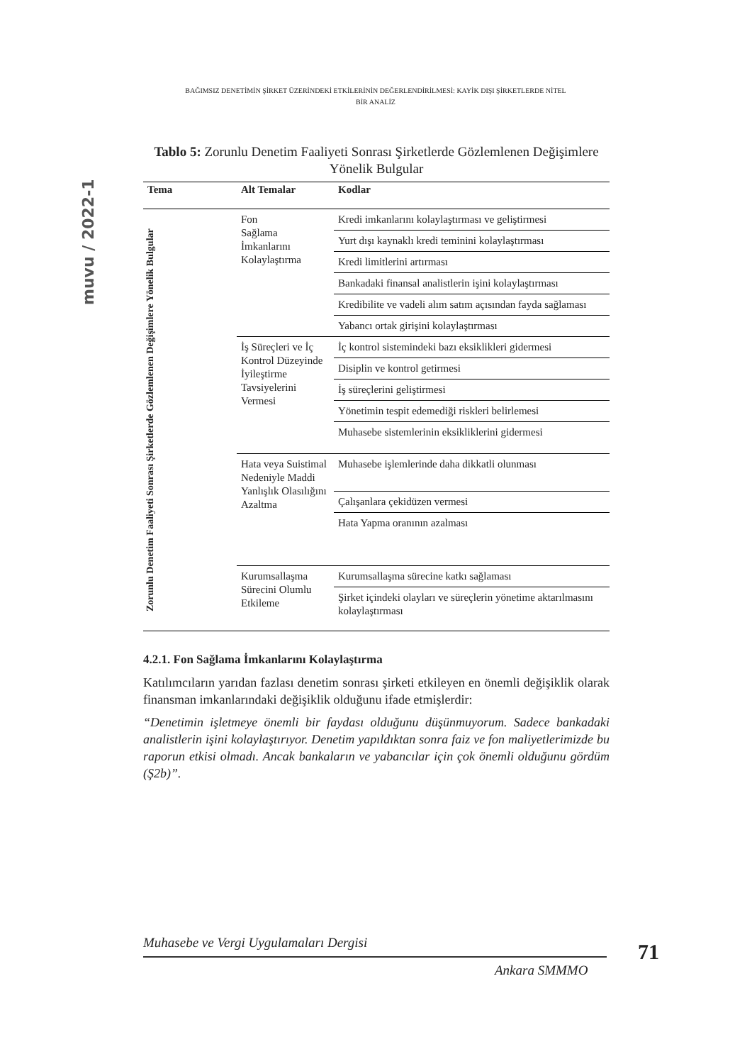BAĞIMSIZ DENETİMİN ŞİRKET ÜZERİNDEKİ ETKİLERİNİN DEĞERLENDİRİLMESİ: KAYİK DIŞI ŞİRKETLERDE NİTEL
BİR ANALİZ
muvu / 2022-1
Tablo 5: Zorunlu Denetim Faaliyeti Sonrası Şirketlerde Gözlemlenen Değişimlere Yönelik Bulgular
| Tema | Alt Temalar | Kodlar |
| --- | --- | --- |
| Zorunlu Denetim Faaliyeti Sonrası Şirketlerde Gözlemlenen Değişimlere Yönelik Bulgular | Fon Sağlama İmkanlarını Kolaylaştırma | Kredi imkanlarını kolaylaştırması ve geliştirmesi |
| | | Yurt dışı kaynaklı kredi teminini kolaylaştırması |
| | | Kredi limitlerini artırması |
| | | Bankadaki finansal analistlerin işini kolaylaştırması |
| | | Kredibilite ve vadeli alım satım açısından fayda sağlaması |
| | | Yabancı ortak girişini kolaylaştırması |
| | İş Süreçleri ve İç Kontrol Düzeyinde İyileştirme Tavsiyelerini Vermesi | İç kontrol sistemindeki bazı eksiklikleri gidermesi |
| | | Disiplin ve kontrol getirmesi |
| | | İş süreçlerini geliştirmesi |
| | | Yönetimin tespit edemediği riskleri belirlemesi |
| | | Muhasebe sistemlerinin eksikliklerini gidermesi |
| | Hata veya Suistimal Nedeniyle Maddi Yanlışlık Olasılığını Azaltma | Muhasebe işlemlerinde daha dikkatli olunması |
| | | Çalışanlara çekidüzen vermesi |
| | | Hata Yapma oranının azalması |
| | Kurumsallaşma Sürecini Olumlu Etkileme | Kurumsallaşma sürecine katkı sağlaması |
| | | Şirket içindeki olayları ve süreçlerin yönetime aktarılmasını kolaylaştırması |
4.2.1. Fon Sağlama İmkanlarını Kolaylaştırma
Katılımcıların yarıdan fazlası denetim sonrası şirketi etkileyen en önemli değişiklik olarak finansman imkanlarındaki değişiklik olduğunu ifade etmişlerdir:
“Denetimin işletmeye önemli bir faydası olduğunu düşünmuyorum. Sadece bankadaki analistlerin işini kolaylaştırıyor. Denetim yapıldıktan sonra faiz ve fon maliyetlerimizde bu raporun etkisi olmadı. Ancak bankaların ve yabancılar için çok önemli olduğunu gördüm (Ş2b)”.
Muhasebe ve Vergi Uygulamaları Dergisi
Ankara SMMMO
71